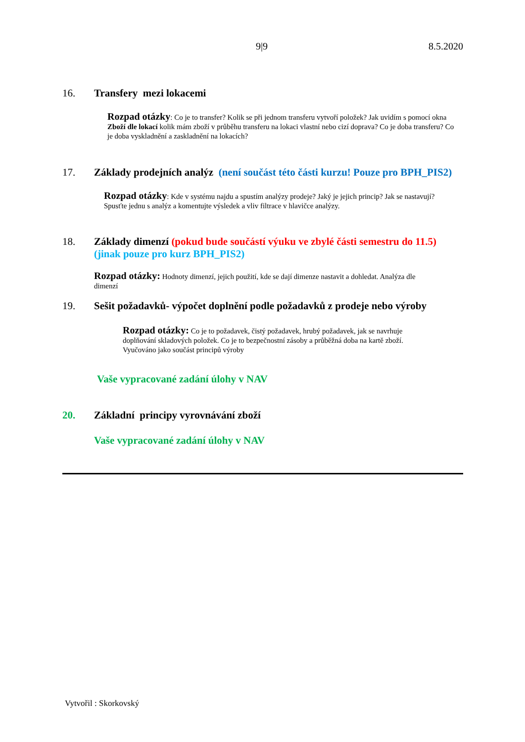9|9 8.5.2020
16. Transfery mezi lokacemi
Rozpad otázky: Co je to transfer? Kolik se při jednom transferu vytvoří položek? Jak uvidím s pomocí okna Zboží dle lokací kolik mám zboží v průběhu transferu na lokaci vlastní nebo cizí doprava? Co je doba transferu? Co je doba vyskladnění a zaskladnění na lokacích?
17. Základy prodejních analýz (není součást této části kurzu! Pouze pro BPH_PIS2)
Rozpad otázky: Kde v systému najdu a spustím analýzy prodeje? Jaký je jejich princip? Jak se nastavují? Spusťte jednu s analýz a komentujte výsledek a vliv filtrace v hlavičce analýzy.
18. Základy dimenzí (pokud bude součástí výuku ve zbylé části semestru do 11.5) (jinak pouze pro kurz BPH_PIS2)
Rozpad otázky: Hodnoty dimenzí, jejich použití, kde se dají dimenze nastavit a dohledat. Analýza dle dimenzí
19. Sešit požadavků- výpočet doplnění podle požadavků z prodeje nebo výroby
Rozpad otázky: Co je to požadavek, čistý požadavek, hrubý požadavek, jak se navrhuje doplňování skladových položek. Co je to bezpečnostní zásoby a průběžná doba na kartě zboží. Vyučováno jako součást principů výroby
Vaše vypracované zadání úlohy v NAV
20. Základní principy vyrovnávání zboží
Vaše vypracované zadání úlohy v NAV
Vytvořil : Skorkovský